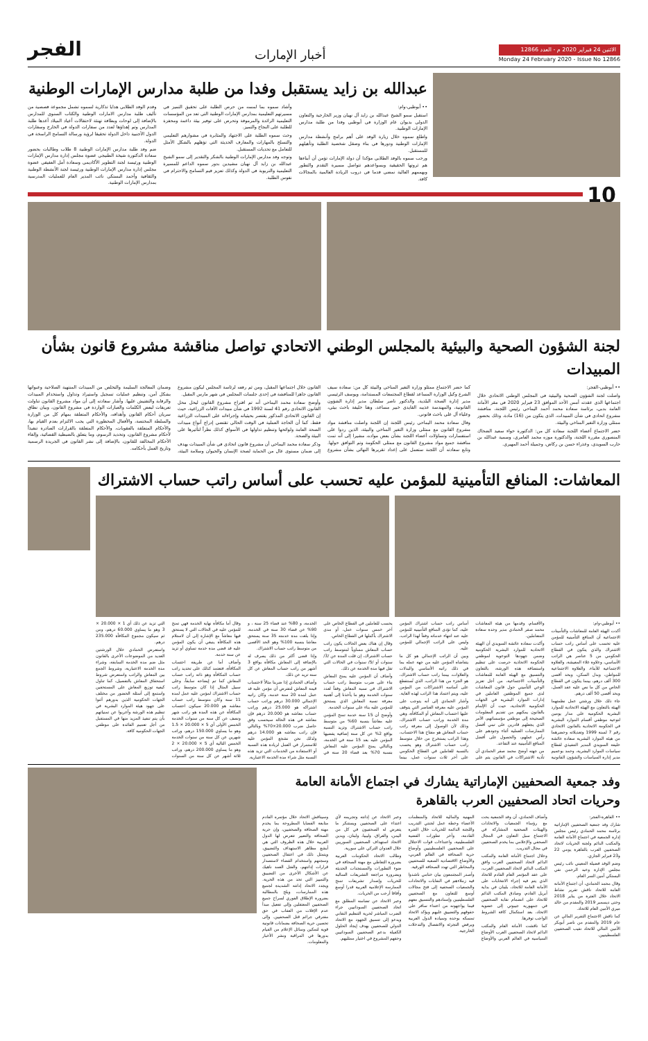الاثنين 24 فبراير 2020 م - العدد 12866
Monday 24 February 2020 - Issue No 12866
أخبار الإمارات
الفجر
عبدالله بن زايد يستقبل وفدا من طلبة مدارس الإمارات الوطنية
•• أبوظبي-وام:
استقبل سمو الشيخ عبدالله بن زايد آل نهيان وزير الخارجية والتعاون الدولي بديوان عام الوزارة في أبوظبي وفدا من طلبة مدارس الإمارات الوطنية.
واطلع سموه خلال زيارة الوفد على أهم برامج وأنشطة مدارس الإمارات الوطنية ودورها في بناء وصقل شخصية الطلبة وتأهيلهم للمستقبل.
ورحب سموه بالوفد الطلابي مؤكدا أن دولة الإمارات تؤمن أن أبناءها هم ثروتها الحقيقية وبسواعدهم تتواصل مسيرة التقدم والتطور وبهممهم العالية نمضي قدما في دروب الريادة العالمية بالمجالات كافة.
وأشاد سموه بما لمسه من حرص الطلبة على تحقيق التميز في مسيرتهم التعليمية بمدارس الإمارات الوطنية التي تعد من المؤسسات التعليمية الرائدة والمرموقة وتحرص على توفير بيئة داعمة ومحفزة للطلبة على النجاح والتميز.
وحث سموه الطلبة على الاجتهاد والمثابرة في مشوارهم التعليمي والتسلح بالمهارات والمعارف الحديثة التي تؤهلهم بالشكل الأمثل للتعامل مع تحديات المستقبل.
وتوجه وفد مدارس الإمارات الوطنية بالشكر والتقدير إلى سمو الشيخ عبدالله بن زايد آل نهيان مشيدين بدور سموه الداعم للمسيرة التعليمية والتربوية في الدولة وكذلك تعزيز قيم التسامح والاحترام في نفوس الطلبة.
وقدم الوفد الطلابي هدايا تذكارية لسموه تشمل مجموعة قصصية من تأليف طلبة مدارس الامارات الوطنية والكتاب السنوي للمدارس بالإضافة إلى لوحات وبطاقة تهنئة لاحتفالات أعياد الميلاد أعدها طلبة المدارس وتم إهداؤها لعدد من سفارات الدولة في الخارج وسفارات الدول الأجنبية داخل الدولة تحقيقا لرؤية ورسالة التسامح الراسخة في الدولة.
ضم وفد طلبة مدارس الإمارات الوطنية 8 طلاب وطالبات بحضور سعادة الدكتورة شيخة الطنيجي عضوة مجلس إدارة مدارس الإمارات الوطنية ورئيسة لجنة التطوير الأكاديمي وسعادة أمل العفيفي عضوة مجلس إدارة مدارس الإمارات الوطنية ورئيسة لجنة الأنشطة الوطنية والثقافية وأحمد البستكي نائب المدير العام للعمليات المدرسية بمدارس الإمارات الوطنية.
10
لجنة الشؤون الصحية والبيئية بالمجلس الوطني الاتحادي تواصل مناقشة مشروع قانون بشأن المبيدات
•• أبوظبي-الفجر:
واصلت لجنة الشؤون الصحية والبيئية في المجلس الوطني الاتحادي خلال اجتماعها الذي عقدته أمس الأحد الموافق 23 فبراير 2020 في مقر الأمانة العامة بدبي، برئاسة سعادة محمد أحمد اليماحي رئيس اللجنة، مناقشة مشروع اتحادي في شأن المبيدات، الذي يتكون من (16) مادة، وذلك بحضور ممثلي وزارة التغير المناخي والبيئة.
حضر الاجتماع أعضاء اللجنة سعادة كل من: الدكتورة حواء سعيد الضحاك المنصوري مقررة اللجنة، والدكتورة موزه محمد العامري، وسمية عبدالله بن حارب السويدي، وعذراء حسن بن ركاض، وجميلة أحمد المهيري.
كما حضر الاجتماع ممثلو وزارة التغير المناخي والبيئة كل من: سعادة سيف الشرع وكيل الوزارة المساعد لقطاع المجتمعات المستدامة، ويوسف الرئيسي مدير إدارة الصحة البلدية، والدكتور ناصر سلطان مدير إدارة الشؤون القانونية، والمهندسة عذيبه القايدي خبير مساعد، وهنا خليفة باحث بيئي، وعلياء آل علي باحث قانوني.
وقال سعادة محمد اليماحي رئيس اللجنة إن اللجنة واصلت مناقشة مواد مشروع القانون مع ممثلي وزارة التغير المناخي والبيئة، الذين ردوا على استفسارات وتساؤلات أعضاء اللجنة بشأن بعض مواده، مشيرا إلى أنه تمت مناقشة جميع مواد مشروع القانون مع ممثلي الحكومة وتم التوافق حولها. وتابع سعادته أن اللجنة ستعمل على إعداد تقريرها النهائي بشأن مشروع القانون خلال اجتماعها المقبل، ومن ثم رفعه لرئاسة المجلس ليكون مشروع القانون جاهزا للمناقشة في إحدى جلسات المجلس في شهر مارس المقبل.
وأوضح سعادة محمد اليماحي أنه تم اقتراح مشروع القانون ليحل محل القانون الاتحادي رقم 41 لسنة 1992 في شأن مبيدات الآفات الزراعية، حيث إن القانون الاتحادي المذكور يقتصر بحيثياته وإجراءاته على المبيدات الزراعية فقط، كما أن الحاجة العملية في الوقت الحالي تقتضي إدراج أنواع مبيدات الصحة العامة ولوائحها وتنظيم تداولها في الأسواق كذلك نظراً لتأثيرها على البيئة والصحة.
وذكر سعادة محمد اليماحي أن مشروع قانون اتحادي في شأن المبيدات يهدف إلى ضمان مستوى عال من الحماية لصحة الإنسان والحيوان وسلامة البيئة، وضمان المعالجة السليمة والتخلص من المبيدات المنتهية الصلاحية وعبواتها بشكل آمن، وتنظيم عمليات تسجيل واستيراد وتداول واستخدام المبيدات والرقابة والتفتيش عليها. وأشار سعادته إلى أن مواد مشروع القانون تناولت تعريفات لبعض الكلمات والعبارات الواردة في مشروع القانون، وبيان نطاق سريان أحكام القانون وأهدافه، والأحكام المتعلقة بمهام كل من الوزارة والسلطة المختصة، والأفعال المحظورة التي يجب الالتزام بعدم القيام بها، والأحكام المتعلقة بالعقوبات، والأحكام المتعلقة بالقرارات الصادرة تنفيذاً لأحكام مشروع القانون، وتحديد الرسوم، وما يتعلق بالضبطية القضائية، وإلغاء الأحكام المخالفة للقانون، بالإضافة إلى نشر القانون في الجريدة الرسمية وتاريخ العمل بأحكامه.
المعاشات: المنافع التأمينية للمؤمن عليه تحسب على أساس راتب حساب الاشتراك
•• أبوظبي-وام:
أكدت الهيئة العامة للمعاشات والتأمينات الاجتماعية أن المنافع التأمينية للمؤمن عليه تحسب على أساس راتب حساب الاشتراك والذي يتكون في القطاع الحكومي من 5 عناصر هي الراتب الأساسي، وعلاوة غلاء المعيشة، والعلاوة الاجتماعية للأبناء، والعلاوة الاجتماعية للمواطن، وبدل السكن، وبحد أقصى 300 ألف درهم، بينما يتكون في القطاع الخاص من كل ما نص عليه عقد العمل، وبحد أقصى 50 ألف درهم.
جاء ذلك خلال ورشتي عمل نظمتهما الهيئة بالتعاون مع الهيئة الاتحادية للموارد البشرية الحكومية على مدار يومين لتوعية موظفي أقسام الموارد البشرية في الحكومة الاتحادية بالقانون الاتحادي رقم 7 لسنة 1999 وتعديلاته وحضرهما من هيئة الموارد البشرية سعادة عائشة خليفة السويدي المدير التنفيذي لقطاع سياسات الموارد البشرية، وحمد بوعميم مدير إدارة السياسات والشؤون القانونية والأقسام، وقدمها من هيئة المعاشات محمد صقر الحمادي مدير وحدة سعادة المتعاملين.
وأكدت سعادة عائشة السويدي أن الهيئة الاتحادية للموارد البشرية الحكومية وضمن جهودها التوعوية لموظفي الحكومة الاتحادية حرصت على تنظيم واستضافة هذه الورشة، بالتعاون والتنسيق مع الهيئة العامة للمعاشات والتأمينات الاجتماعية، من أجل تعزيز الوعي التأميني حول قانون المعاشات لدى جميع الموظفين العاملين في إدارات الموارد البشرية في الجهات الحكومية الاتحادية، حيث أن الإلمام بالقانون يمكنهم من تقديم المعلومات الصحيحة إلى موظفي مؤسساتهم، الأمر الذي يجعلهم قادرين على تبني أفضل الممارسات العملية أثناء وجودهم على رأس عملهم، والحصول على أفضل المنافع التأمينية عند التقاعد.
من جهته أوضح محمد صقر الحمادي أن تأدية الاشتراكات في القانون يتم على أساس راتب حساب اشتراك المؤمن عليه، كما تؤدى المنافع التأمينية للمؤمن عليه عند انتهاء خدماته وفقاً لهذا الراتب، وليس على الراتب الإجمالي للمؤمن عليه.
وبين أن الراتب الإجمالي هو كل ما يتقاضاه المؤمن عليه من جهة عمله بما في ذلك راتبه الأساسي والبدلات والعلاوات، بينما راتب حساب الاشتراك، هو الجزء من هذا الراتب، الذي تُستقطع على أساسه الاشتراكات من المؤمن عليه، ويتم اعتماد هذا الراتب لهذه الغاية.
وأشار الحمادي إلى أنه يتوجب على المؤمن عليه معرفة العناصر التي يتوقف عليها احتساب المعاش أو المكافأة، وهي مدة الخدمة وراتب حساب الاشتراك، وذلك لأن الوصول إلى معرفة راتب حساب المعاش هو مفتاح هذا الاحتساب، وهذا الراتب يستخرج من خلال متوسط راتب حساب الاشتراك وهو يحسب بالنسبة للعاملين في القطاع الحكومي على آخر ثلاث سنوات عمل، بينما يحسب للعاملين في القطاع الخاص على آخر خمس سنوات عمل، أو مدى الاشتراك بأكملها في القطاع الخاص.
وقال إن هناك بعض الحالات يكون راتب حساب المعاش مساوياً لمتوسط راتب حساب الاشتراك، إن قلت المدة عن /3/ سنوات أو /5/ سنوات في الحالات التي تقل فيها مدة الخدمة عن ذلك.
وأضاف أن المؤمن عليه يمنح المعاش بناء على ضرب متوسط راتب حساب الاشتراك في نسبة المعاش وفقاً لعدد سنوات الخدمة وهو ما يأخذنا إلى أهمية معرفة نسبة المعاش الذي يستحق للمؤمن عليه بناء على سنوات الخدمة.
وأوضح أن 15 سنة خدمة تمنح المؤمن عليه معاشاً بنسبة 60% من متوسط راتب حساب الاشتراك وتزيد النسبة بواقع 2% عن كل سنة إضافية يقضيها المؤمن عليه بعد 15 سنة في الخدمة، وبالتالي يمنح المؤمن عليه المعاش بنسبة 70% بعد قضاء 20 سنة في الخدمة، و 80% عند قضاء 25 سنة ، و 90% عن قضاء 30 سنة في الخدمة، وإذا بلغت مدة خدمته 35 سنة يستحق معاشا بنسبة 100% وهو الحد الأقصى من متوسط راتب حساب الاشتراك.
وإذا قضى أكثر من ذلك يصرف له بالإضافة إلى المعاش مكافأة بواقع 3 أشهر من راتب حساب المعاش عن كل سنة تزيد عن ذلك.
وأضاف الحمادي إذا ضربنا مثالاً لاحتساب قيمة المعاش لنفترض أن مؤمن عليه قد عمل لمدة 20 سنة خدمة، وكان راتبه الإجمالي 30.000 درهم وراتب حساب اشتراكه هو 25.000 درهم وراتب حساب معاشه هو 20.000 درهم فإن معاشه في هذه الحالة سيحسب وفق حاصل ضرب 20.000×70% وبالتالي فإن راتب معاشه هو 14.000 درهم ولذلك نحن نشجع المؤمن عليه للاستمرار في العمل لزيادة هذه النسبة أو الاستفادة من الخدمات التي تزيد هذه النسبة مثل شراء مدة الخدمة الاعتبارية.
وقال أما مكافأة نهاية الخدمة فهي تمنح للمؤمن عليه في الحالات التي لا يستحق فيها معاشاً مع الإشارة إلى أن لاستلام هذه المكافأة ينبغي أن يكون المؤمن عليه قد قضى مدة خدمة تساوي أو تزيد عن سنة خدمة.
وأضاف أما عن طريقة احتساب المكافأة، فتعتمد كذلك على تحديد راتب حساب المكافأة وهو ذاته راتب حساب المعاش كما تم إيضاحه سابقاً، وعلى سبيل المثال إذا كان متوسط راتب حساب الاشتراك لمؤمن عليه عمل لمدة 11 سنة وكان متوسط راتب حساب معاشه هو 20.000 سيكون احتساب المكافأة عن هذه المدة هو راتب شهر ونصف عن كل سنة من سنوات الخدمة الخمس الأولى أي 5 × 20.000 × 1.5 وهو ما يساوي 150.000 درهم، وراتب شهرين عن كل سنة من سنوات الخدمة الخمس التالية أي 5 × 20.000 × 2 وهو ما يساوي 200.000 درهم، وراتب ثلاثة أشهر عن كل سنة من السنوات التي تزيد عن ذلك أي 1 × 20.000 × 3 وهو ما يساوي 60.000 درهم، ومن ثم سيكون مجموع المكافأة 235.000 درهم.
واستعرض الحمادي خلال الورشتين العديد من الموضوعات الأخرى بالقانون مثل ضم مدة الخدمة السابقة، وشراء مدة الخدمة الاعتبارية، وشروط الجمع بين المعاش والراتب واستعرض شروط استحقاق المعاش بالتفصيل، كما تناول كيفية توزيع المعاش على المستحقين واستمع إلى أسئلة الحضور من مختلف الجهات الحكومية الذين بدورهم أثنوا على جهود هيئة الموارد البشرية في تنظيم هذه الورشة وأعربوا عن تمنياتهم بأن يتم تنفيذ المزيد منها في المستقبل من أجل تعميم الفائدة على موظفي الجهات الحكومية كافة.
وفد جمعية الصحفيين الإماراتية يشارك في اجتماع الأمانة العامة وحريات اتحاد الصحفيين العرب بالقاهرة
•• القاهرة-الفجر:
شارك وفد جمعية الصحفيين الإماراتية برئاسة محمد الحمادي رئيس مجلس إدارة الجمعية في اجتماع الأمانة العامة والمكتب الدائم ولجنة الحريات لاتحاد الصحفيين العرب بالقاهرة يومي 22 و23 فبراير الجاري.
وضم الوفد فضيلة المعيني نائب رئيس مجلس الإدارة وعبد الرحمن نقي البستكي أمين السر العام.
وقال محمد الحمادي، أن اجتماع الأمانة العامة للاتحاد ناقش تقرير نشاط الاتحاد خلال الفترة من يناير 2018 وحتى ديسمبر 2019 والمقدم من خالد ميري الأمين العام للاتحاد.
كما ناقش الاجتماع التقرير المالي عن عام 2019 والمقدم من ناصر أبوبكر الأمين المالي للاتحاد نقيب الصحفيين الفلسطينيين.
وأضاف الحمادي، أن وفد الجمعية بحث مع رؤساء الجمعيات والاتحادات والهيئات الصحفية المشاركة في الاجتماع سبل التعاون في المجال الصحفي والإعلامي بما يخدم الصحفيين في مجال التدريب.
وخلال اجتماع الأمانة العامة والمكتب الدائم لاتحاد الصحفيين العرب وافق المكتب الدائم لاتحاد الصحفيين العرب، على عقد المؤتمر العام القادم للاتحاد الذي يتم فيه إجراء الانتخابات على الأمانة العامة للاتحاد، بلبنان في بداية أبريل القادم، وصادق المكتب الدائم للاتحاد على انضمام نقابة الصحفيين في جمهورية جيبوتي إلى عضوية الاتحاد، بعد استكمال كافة الشروط الواجب توفرها.
كما ناقشت الأمانة العام والمكتب الدائم لاتحاد الصحفيين العرب الأوضاع السياسية في العالم العربي والأوضاع المهنية والمالية للاتحاد والمنظمات الأعضاء وخطة عمل لجنتي التدريب واللجنة الدائمة للحريات خلال الفترة القادمة، وآخر تطورات القضية الفلسطينية، واعتداءات قوات الاحتلال على الصحفيين الفلسطينيين وأوضاع حرية الصحافة في العالم العربي، والأوضاع الاقتصادية الصعبة للصحفيين والمخاطر التي تهدد الصحافة الورقية.
وأصدر المجتمعون بيان ختامي ناشدوا فيه زملاءهم في النقابات والاتحادات والجمعيات الصحفية إلى فتح مجالات أوسع للتعاون مع الصحفيين الفلسطينيين وإسنادهم والتنسيق معهم فيما يواجهونه من اعتداء سافر على حقوقهم والتضييق عليهم ويؤكد الاتحاد تمسكه بوحدة وسيادة الدول العربية ويرفض التجزئة والانفصال والتدخلات الخارجية.
وعبر الاتحاد عن إدانته وتجريمه لأي اعتداء على الصحفيين ويستنكر ما يتعرض له الصحفيون في كل من اليمن، والعراق، وليبيا، ولبنان، ويدين الاتحاد استهداف الصحفيين السوريين خلال العدوان التركي على سورية.
وطالب الاتحاد الحكومات العربية بضرورة التعاطي مع مهنة الصحافة في ضوء التطورات والمستجدات الحديثة وبضرورة مراجعة التشريعات السالبة للحريات وإصدار تشريعات تمنح الممارسة الإعلامية العربية قدرا أوسع وآفاقا أرحب من الحريات.
وعبر الاتحاد عن تضامنه المطلق مع اتحاد الصحفيين السودانيين جراء الضرب المباشر لحرية التنظيم النقابي ويدعو إلى تنسيق الجهود مع الاتحاد الدولي للصحفيين بهدف إيجاد الحلول الكفيلة بدعم الصحفيين السودانيين وحقهم المشروع في اختيار ممثليهم.
وسيناقش الاتحاد خلال مؤتمره القادم متابعة القضايا المطروحة بما يخدم مهنة الصحافة والصحفيين، وإن حرية الصحافة والتعبير تتعرض لها الدول العربية خلال هذه الظروف التي هي أبشع مظاهر الاستهداف والتضييق، ويتمثل ذلك في اعتقال الصحفيين وسجنهم واستخدام القضاء لاستصدار قرارات إدانتهم، والقتل العمد ناهيك عن الأشكال الأخرى من التضييق والتمييز التي تحد من هذه الحرية. ويجدد الاتحاد إدانته الشديدة لجميع هذه الممارسات، ويلح بالمطالبة بضرورة الإطلاق الفوري لسراح جميع الصحفيين المعتقلين وإلى تفعيل مبدأ عدم الإفلات من العقاب في حق مقترفي جرائم قتل الصحفيين. وإلى تحصين حرية الصحافة بضمانات قانونية قوية لتمكين وسائل الإعلام من القيام بدورها في المراقبة ونشر الأخبار والمعلومات.